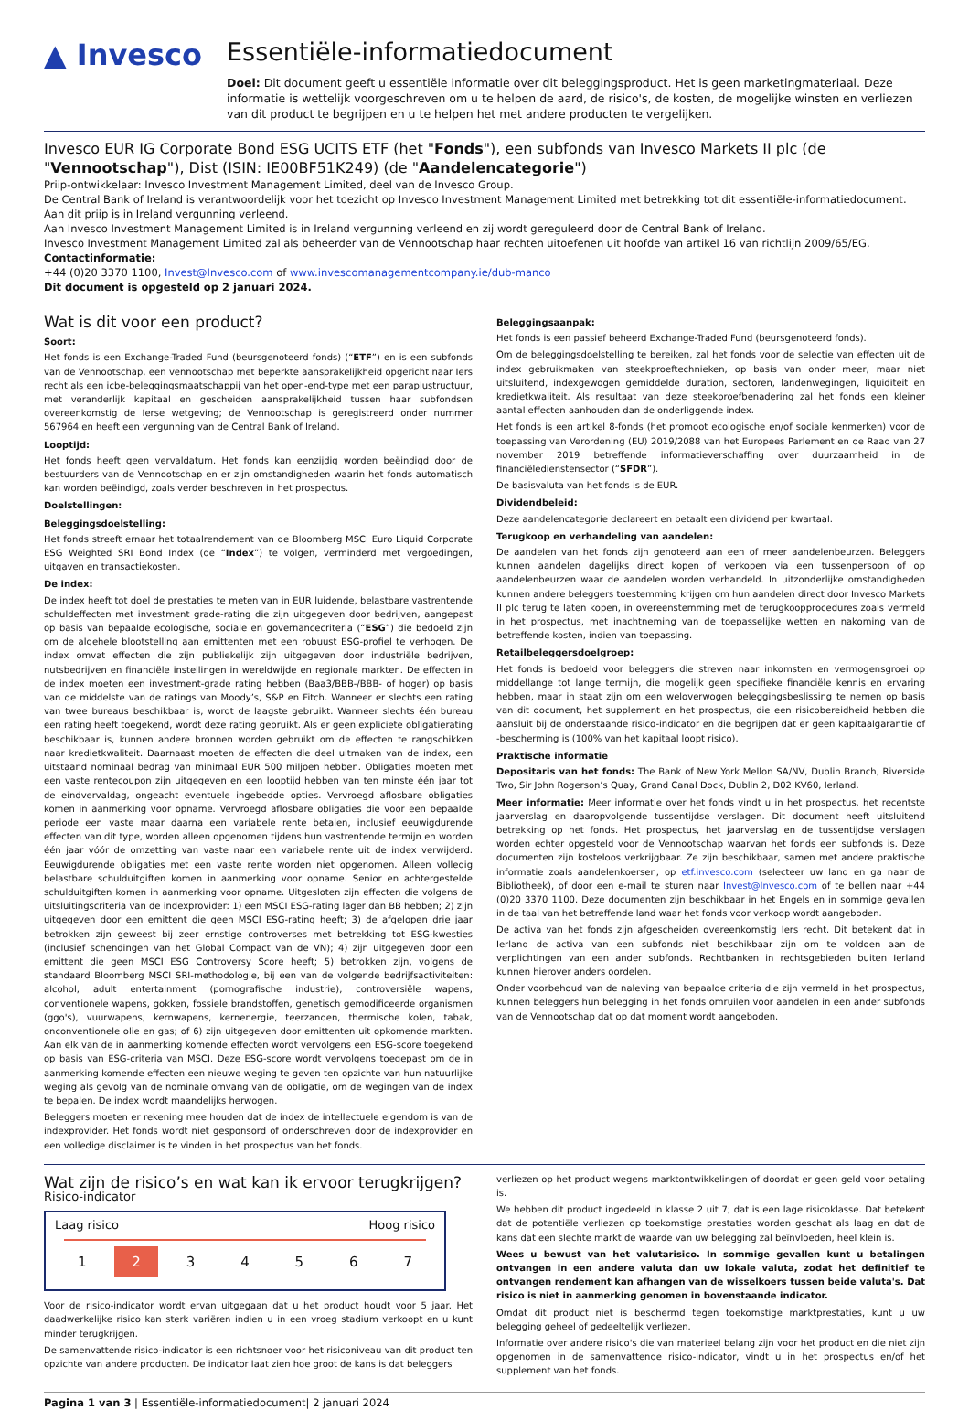▲ Invesco
Essentiële-informatiedocument
Doel: Dit document geeft u essentiële informatie over dit beleggingsproduct. Het is geen marketingmateriaal. Deze informatie is wettelijk voorgeschreven om u te helpen de aard, de risico's, de kosten, de mogelijke winsten en verliezen van dit product te begrijpen en u te helpen het met andere producten te vergelijken.
Invesco EUR IG Corporate Bond ESG UCITS ETF (het "Fonds"), een subfonds van Invesco Markets II plc (de "Vennootschap"), Dist (ISIN: IE00BF51K249) (de "Aandelencategorie")
Priip-ontwikkelaar: Invesco Investment Management Limited, deel van de Invesco Group.
De Central Bank of Ireland is verantwoordelijk voor het toezicht op Invesco Investment Management Limited met betrekking tot dit essentiële-informatiedocument.
Aan dit priip is in Ireland vergunning verleend.
Aan Invesco Investment Management Limited is in Ireland vergunning verleend en zij wordt gereguleerd door de Central Bank of Ireland.
Invesco Investment Management Limited zal als beheerder van de Vennootschap haar rechten uitoefenen uit hoofde van artikel 16 van richtlijn 2009/65/EG.
Contactinformatie:
+44 (0)20 3370 1100, Invest@Invesco.com of www.invescomanagementcompany.ie/dub-manco
Dit document is opgesteld op 2 januari 2024.
Wat is dit voor een product?
Soort:
Het fonds is een Exchange-Traded Fund (beursgenoteerd fonds) (“ETF”) en is een subfonds van de Vennootschap, een vennootschap met beperkte aansprakelijkheid opgericht naar Iers recht als een icbe-beleggingsmaatschappij van het open-end-type met een paraplustructuur, met veranderlijk kapitaal en gescheiden aansprakelijkheid tussen haar subfondsen overeenkomstig de Ierse wetgeving; de Vennootschap is geregistreerd onder nummer 567964 en heeft een vergunning van de Central Bank of Ireland.
Looptijd:
Het fonds heeft geen vervaldatum. Het fonds kan eenzijdig worden beëindigd door de bestuurders van de Vennootschap en er zijn omstandigheden waarin het fonds automatisch kan worden beëindigd, zoals verder beschreven in het prospectus.
Doelstellingen:
Beleggingsdoelstelling:
Het fonds streeft ernaar het totaalrendement van de Bloomberg MSCI Euro Liquid Corporate ESG Weighted SRI Bond Index (de “Index”) te volgen, verminderd met vergoedingen, uitgaven en transactiekosten.
De index:
De index heeft tot doel de prestaties te meten van in EUR luidende, belastbare vastrentende schuldeffecten met investment grade-rating die zijn uitgegeven door bedrijven, aangepast op basis van bepaalde ecologische, sociale en governancecriteria (“ESG”) die bedoeld zijn om de algehele blootstelling aan emittenten met een robuust ESG-profiel te verhogen. De index omvat effecten die zijn publiekelijk zijn uitgegeven door industriële bedrijven, nutsbedrijven en financiële instellingen in wereldwijde en regionale markten. De effecten in de index moeten een investment-grade rating hebben (Baa3/BBB-/BBB- of hoger) op basis van de middelste van de ratings van Moody’s, S&P en Fitch. Wanneer er slechts een rating van twee bureaus beschikbaar is, wordt de laagste gebruikt. Wanneer slechts één bureau een rating heeft toegekend, wordt deze rating gebruikt. Als er geen expliciete obligatierating beschikbaar is, kunnen andere bronnen worden gebruikt om de effecten te rangschikken naar kredietkwaliteit. Daarnaast moeten de effecten die deel uitmaken van de index, een uitstaand nominaal bedrag van minimaal EUR 500 miljoen hebben. Obligaties moeten met een vaste rentecoupon zijn uitgegeven en een looptijd hebben van ten minste één jaar tot de eindvervaldag, ongeacht eventuele ingebedde opties. Vervroegd aflosbare obligaties komen in aanmerking voor opname. Vervroegd aflosbare obligaties die voor een bepaalde periode een vaste maar daarna een variabele rente betalen, inclusief eeuwigdurende effecten van dit type, worden alleen opgenomen tijdens hun vastrentende termijn en worden één jaar vóór de omzetting van vaste naar een variabele rente uit de index verwijderd. Eeuwigdurende obligaties met een vaste rente worden niet opgenomen. Alleen volledig belastbare schulduitgiften komen in aanmerking voor opname. Senior en achtergestelde schulduitgiften komen in aanmerking voor opname. Uitgesloten zijn effecten die volgens de uitsluitingscriteria van de indexprovider: 1) een MSCI ESG-rating lager dan BB hebben; 2) zijn uitgegeven door een emittent die geen MSCI ESG-rating heeft; 3) de afgelopen drie jaar betrokken zijn geweest bij zeer ernstige controverses met betrekking tot ESG-kwesties (inclusief schendingen van het Global Compact van de VN); 4) zijn uitgegeven door een emittent die geen MSCI ESG Controversy Score heeft; 5) betrokken zijn, volgens de standaard Bloomberg MSCI SRI-methodologie, bij een van de volgende bedrijfsactiviteiten: alcohol, adult entertainment (pornografische industrie), controversiële wapens, conventionele wapens, gokken, fossiele brandstoffen, genetisch gemodificeerde organismen (ggo's), vuurwapens, kernwapens, kernenergie, teerzanden, thermische kolen, tabak, onconventionele olie en gas; of 6) zijn uitgegeven door emittenten uit opkomende markten. Aan elk van de in aanmerking komende effecten wordt vervolgens een ESG-score toegekend op basis van ESG-criteria van MSCI. Deze ESG-score wordt vervolgens toegepast om de in aanmerking komende effecten een nieuwe weging te geven ten opzichte van hun natuurlijke weging als gevolg van de nominale omvang van de obligatie, om de wegingen van de index te bepalen. De index wordt maandelijks herwogen.
Beleggers moeten er rekening mee houden dat de index de intellectuele eigendom is van de indexprovider. Het fonds wordt niet gesponsord of onderschreven door de indexprovider en een volledige disclaimer is te vinden in het prospectus van het fonds.
Beleggingsaanpak:
Het fonds is een passief beheerd Exchange-Traded Fund (beursgenoteerd fonds).
Om de beleggingsdoelstelling te bereiken, zal het fonds voor de selectie van effecten uit de index gebruikmaken van steekproeftechnieken, op basis van onder meer, maar niet uitsluitend, indexgewogen gemiddelde duration, sectoren, landenwegingen, liquiditeit en kredietkwaliteit. Als resultaat van deze steekproefbenadering zal het fonds een kleiner aantal effecten aanhouden dan de onderliggende index.
Het fonds is een artikel 8-fonds (het promoot ecologische en/of sociale kenmerken) voor de toepassing van Verordening (EU) 2019/2088 van het Europees Parlement en de Raad van 27 november 2019 betreffende informatieverschaffing over duurzaamheid in de financiëledienstensector (“SFDR”).
De basisvaluta van het fonds is de EUR.
Dividendbeleid:
Deze aandelencategorie declareert en betaalt een dividend per kwartaal.
Terugkoop en verhandeling van aandelen:
De aandelen van het fonds zijn genoteerd aan een of meer aandelenbeurzen. Beleggers kunnen aandelen dagelijks direct kopen of verkopen via een tussenpersoon of op aandelenbeurzen waar de aandelen worden verhandeld. In uitzonderlijke omstandigheden kunnen andere beleggers toestemming krijgen om hun aandelen direct door Invesco Markets II plc terug te laten kopen, in overeenstemming met de terugkoopprocedures zoals vermeld in het prospectus, met inachtneming van de toepasselijke wetten en nakoming van de betreffende kosten, indien van toepassing.
Retailbeleggersdoelgroep:
Het fonds is bedoeld voor beleggers die streven naar inkomsten en vermogensgroei op middellange tot lange termijn, die mogelijk geen specifieke financiële kennis en ervaring hebben, maar in staat zijn om een weloverwogen beleggingsbeslissing te nemen op basis van dit document, het supplement en het prospectus, die een risicobereidheid hebben die aansluit bij de onderstaande risico-indicator en die begrijpen dat er geen kapitaalgarantie of -bescherming is (100% van het kapitaal loopt risico).
Praktische informatie
Depositaris van het fonds: The Bank of New York Mellon SA/NV, Dublin Branch, Riverside Two, Sir John Rogerson’s Quay, Grand Canal Dock, Dublin 2, D02 KV60, Ierland.
Meer informatie: Meer informatie over het fonds vindt u in het prospectus, het recentste jaarverslag en daaropvolgende tussentijdse verslagen. Dit document heeft uitsluitend betrekking op het fonds. Het prospectus, het jaarverslag en de tussentijdse verslagen worden echter opgesteld voor de Vennootschap waarvan het fonds een subfonds is. Deze documenten zijn kosteloos verkrijgbaar. Ze zijn beschikbaar, samen met andere praktische informatie zoals aandelenkoersen, op etf.invesco.com (selecteer uw land en ga naar de Bibliotheek), of door een e-mail te sturen naar Invest@Invesco.com of te bellen naar +44 (0)20 3370 1100. Deze documenten zijn beschikbaar in het Engels en in sommige gevallen in de taal van het betreffende land waar het fonds voor verkoop wordt aangeboden.
De activa van het fonds zijn afgescheiden overeenkomstig Iers recht. Dit betekent dat in Ierland de activa van een subfonds niet beschikbaar zijn om te voldoen aan de verplichtingen van een ander subfonds. Rechtbanken in rechtsgebieden buiten Ierland kunnen hierover anders oordelen.
Onder voorbehoud van de naleving van bepaalde criteria die zijn vermeld in het prospectus, kunnen beleggers hun belegging in het fonds omruilen voor aandelen in een ander subfonds van de Vennootschap dat op dat moment wordt aangeboden.
Wat zijn de risico’s en wat kan ik ervoor terugkrijgen?
Risico-indicator
Laag risico Hoog risico
1 2 3 4 5 6 7
Voor de risico-indicator wordt ervan uitgegaan dat u het product houdt voor 5 jaar. Het daadwerkelijke risico kan sterk variëren indien u in een vroeg stadium verkoopt en u kunt minder terugkrijgen.
De samenvattende risico-indicator is een richtsnoer voor het risiconiveau van dit product ten opzichte van andere producten. De indicator laat zien hoe groot de kans is dat beleggers
verliezen op het product wegens marktontwikkelingen of doordat er geen geld voor betaling is.
We hebben dit product ingedeeld in klasse 2 uit 7; dat is een lage risicoklasse. Dat betekent dat de potentiële verliezen op toekomstige prestaties worden geschat als laag en dat de kans dat een slechte markt de waarde van uw belegging zal beïnvloeden, heel klein is.
Wees u bewust van het valutarisico. In sommige gevallen kunt u betalingen ontvangen in een andere valuta dan uw lokale valuta, zodat het definitief te ontvangen rendement kan afhangen van de wisselkoers tussen beide valuta's. Dat risico is niet in aanmerking genomen in bovenstaande indicator.
Omdat dit product niet is beschermd tegen toekomstige marktprestaties, kunt u uw belegging geheel of gedeeltelijk verliezen.
Informatie over andere risico's die van materieel belang zijn voor het product en die niet zijn opgenomen in de samenvattende risico-indicator, vindt u in het prospectus en/of het supplement van het fonds.
Pagina 1 van 3 | Essentiële-informatiedocument| 2 januari 2024